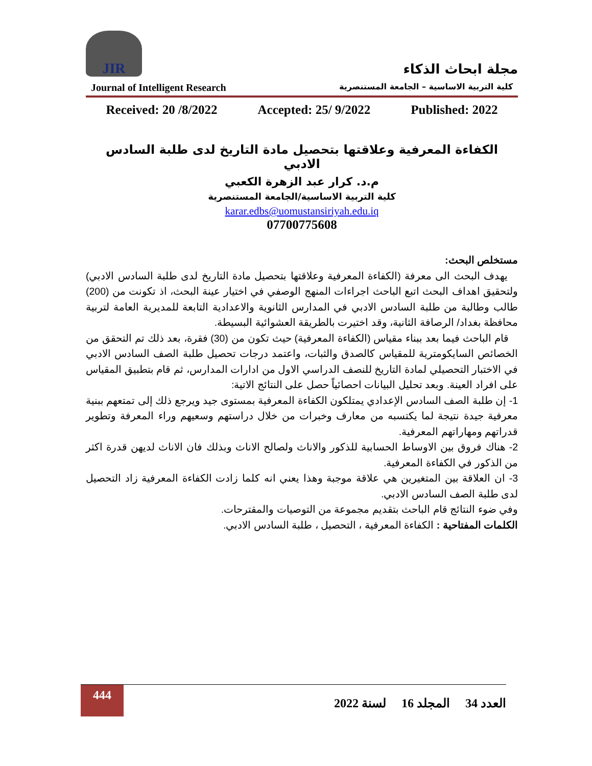JIR
مجلة ابحاث الذكاء
Journal of Intelligent Research كلية التربية الاساسية – الجامعة المستنصرية
Received: 20 /8/2022 Accepted: 25/ 9/2022 Published: 2022
الكفاءة المعرفية وعلاقتها بتحصيل مادة التاريخ لدى طلبة السادس الادبي
م.د. كرار عبد الزهرة الكعبي
كلية التربية الاساسية/الجامعة المستنصرية
karar.edbs@uomustansiriyah.edu.iq
07700775608
مستخلص البحث:
يهدف البحث الى معرفة (الكفاءة المعرفية وعلاقتها بتحصيل مادة التاريخ لدى طلبة السادس الادبي) ولتحقيق اهداف البحث اتبع الباحث اجراءات المنهج الوصفي في اختيار عينة البحث، اذ تكونت من (200) طالب وطالبة من طلبة السادس الادبي في المدارس الثانوية والاعدادية التابعة للمديرية العامة لتربية محافظة بغداد/ الرصافة الثانية، وقد اختيرت بالطريقة العشوائية البسيطة.
قام الباحث فيما بعد ببناء مقياس (الكفاءة المعرفية) حيث تكون من (30) فقرة، بعد ذلك تم التحقق من الخصائص السايكومترية للمقياس كالصدق والثبات، واعتمد درجات تحصيل طلبة الصف السادس الادبي في الاختبار التحصيلي لمادة التاريخ للنصف الدراسي الاول من ادارات المدارس، ثم قام بتطبيق المقياس على افراد العينة. وبعد تحليل البيانات احصائياً حصل على النتائج الاتية:
1- إن طلبة الصف السادس الإعدادي يمتلكون الكفاءة المعرفية بمستوى جيد ويرجع ذلك إلى تمتعهم ببنية معرفية جيدة نتيجة لما يكتسبه من معارف وخبرات من خلال دراستهم وسعيهم وراء المعرفة وتطوير قدراتهم ومهاراتهم المعرفية.
2- هناك فروق بين الاوساط الحسابية للذكور والاناث ولصالح الاناث وبذلك فان الاناث لديهن قدرة اكثر من الذكور في الكفاءة المعرفية.
3- ان العلاقة بين المتغيرين هي علاقة موجبة وهذا يعني انه كلما زادت الكفاءة المعرفية زاد التحصيل لدى طلبة الصف السادس الادبي.
وفي ضوء النتائج قام الباحث بتقديم مجموعة من التوصيات والمقترحات.
الكلمات المفتاحية : الكفاءة المعرفية ، التحصيل ، طلبة السادس الادبي.
444
العدد 34 المجلد 16 لسنة 2022